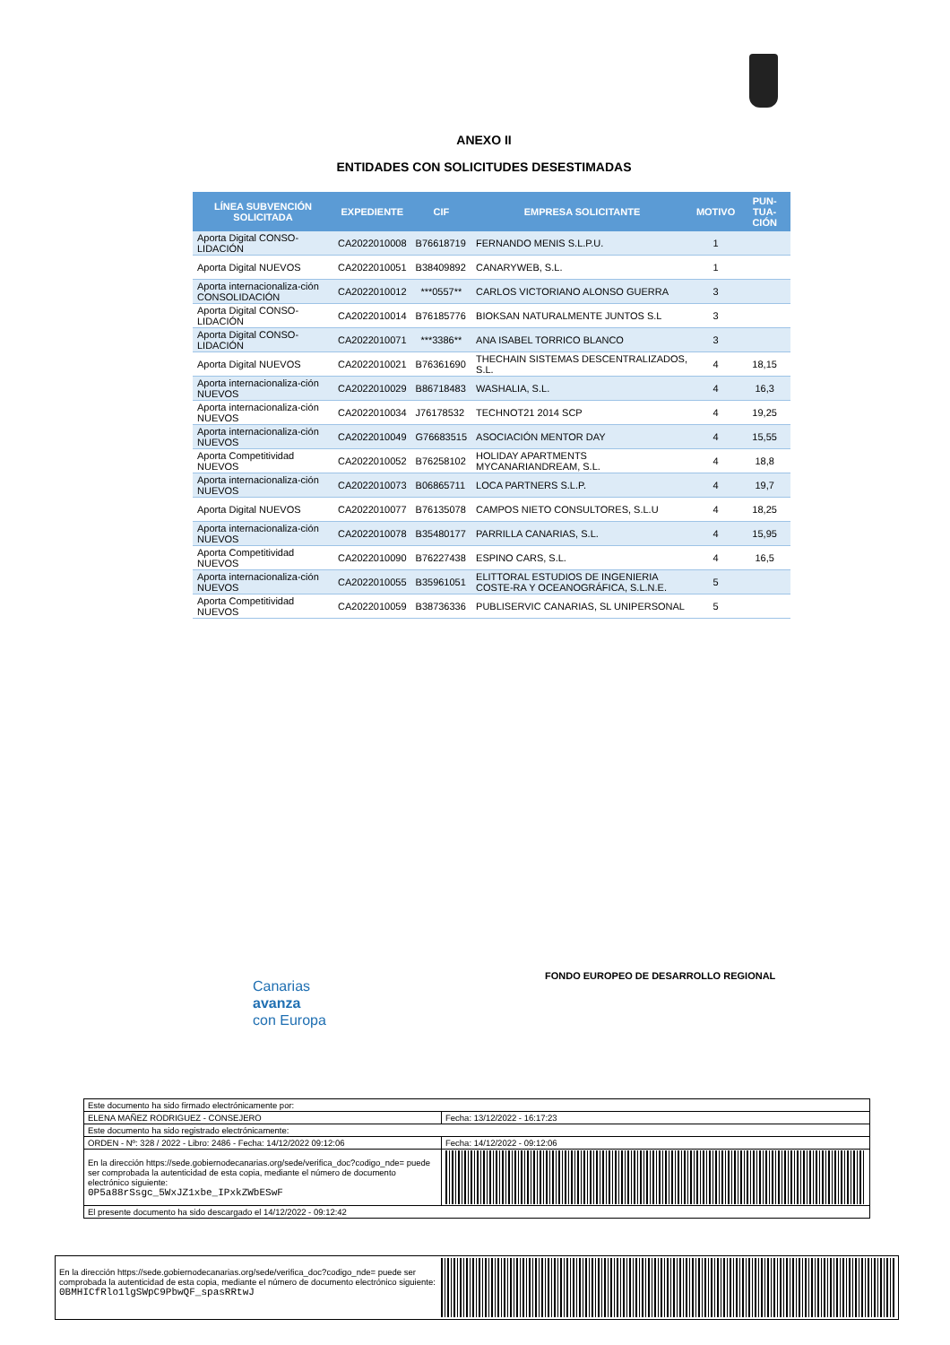ANEXO II
ENTIDADES CON SOLICITUDES DESESTIMADAS
| LÍNEA SUBVENCIÓN SOLICITADA | EXPEDIENTE | CIF | EMPRESA SOLICITANTE | MOTIVO | PUN-TUA-CIÓN |
| --- | --- | --- | --- | --- | --- |
| Aporta Digital CONSO-LIDACIÓN | CA2022010008 | B76618719 | FERNANDO MENIS S.L.P.U. | 1 | |
| Aporta Digital NUEVOS | CA2022010051 | B38409892 | CANARYWEB, S.L. | 1 | |
| Aporta internacionaliza-ción CONSOLIDACIÓN | CA2022010012 | ***0557** | CARLOS VICTORIANO ALONSO GUERRA | 3 | |
| Aporta Digital CONSO-LIDACIÓN | CA2022010014 | B76185776 | BIOKSAN NATURALMENTE JUNTOS S.L | 3 | |
| Aporta Digital CONSO-LIDACIÓN | CA2022010071 | ***3386** | ANA ISABEL TORRICO BLANCO | 3 | |
| Aporta Digital NUEVOS | CA2022010021 | B76361690 | THECHAIN SISTEMAS DESCENTRALIZADOS, S.L. | 4 | 18,15 |
| Aporta internacionaliza-ción NUEVOS | CA2022010029 | B86718483 | WASHALIA, S.L. | 4 | 16,3 |
| Aporta internacionaliza-ción NUEVOS | CA2022010034 | J76178532 | TECHNOT21 2014 SCP | 4 | 19,25 |
| Aporta internacionaliza-ción NUEVOS | CA2022010049 | G76683515 | ASOCIACIÓN MENTOR DAY | 4 | 15,55 |
| Aporta Competitividad NUEVOS | CA2022010052 | B76258102 | HOLIDAY APARTMENTS MYCANARIANDREAM, S.L. | 4 | 18,8 |
| Aporta internacionaliza-ción NUEVOS | CA2022010073 | B06865711 | LOCA PARTNERS S.L.P. | 4 | 19,7 |
| Aporta Digital NUEVOS | CA2022010077 | B76135078 | CAMPOS NIETO CONSULTORES, S.L.U | 4 | 18,25 |
| Aporta internacionaliza-ción NUEVOS | CA2022010078 | B35480177 | PARRILLA CANARIAS, S.L. | 4 | 15,95 |
| Aporta Competitividad NUEVOS | CA2022010090 | B76227438 | ESPINO CARS, S.L. | 4 | 16,5 |
| Aporta internacionaliza-ción NUEVOS | CA2022010055 | B35961051 | ELITTORAL ESTUDIOS DE INGENIERIA COSTE-RA Y OCEANOGRÁFICA, S.L.N.E. | 5 | |
| Aporta Competitividad NUEVOS | CA2022010059 | B38736336 | PUBLISERVIC CANARIAS, SL UNIPERSONAL | 5 | |
Canarias
avanza
con Europa
FONDO EUROPEO DE DESARROLLO REGIONAL
| Este documento ha sido firmado electrónicamente por: | | |
| ELENA MAÑEZ RODRIGUEZ - CONSEJERO | | Fecha: 13/12/2022 - 16:17:23 |
| Este documento ha sido registrado electrónicamente: | | |
| ORDEN - Nº: 328 / 2022 - Libro: 2486 - Fecha: 14/12/2022 09:12:06 | | Fecha: 14/12/2022 - 09:12:06 |
| En la dirección https://sede.gobiernodecanarias.org/sede/verifica_doc?codigo_nde= puede ser comprobada la autenticidad de esta copia, mediante el número de documento electrónico siguiente: 0P5a88rSsgc_5WxJZ1xbe_IPxkZWbESwF | | |
| El presente documento ha sido descargado el 14/12/2022 - 09:12:42 | | |
En la dirección https://sede.gobiernodecanarias.org/sede/verifica_doc?codigo_nde= puede ser comprobada la autenticidad de esta copia, mediante el número de documento electrónico siguiente:
0BMHICfRlo1lgSWpC9PbwQF_spasRRtwJ